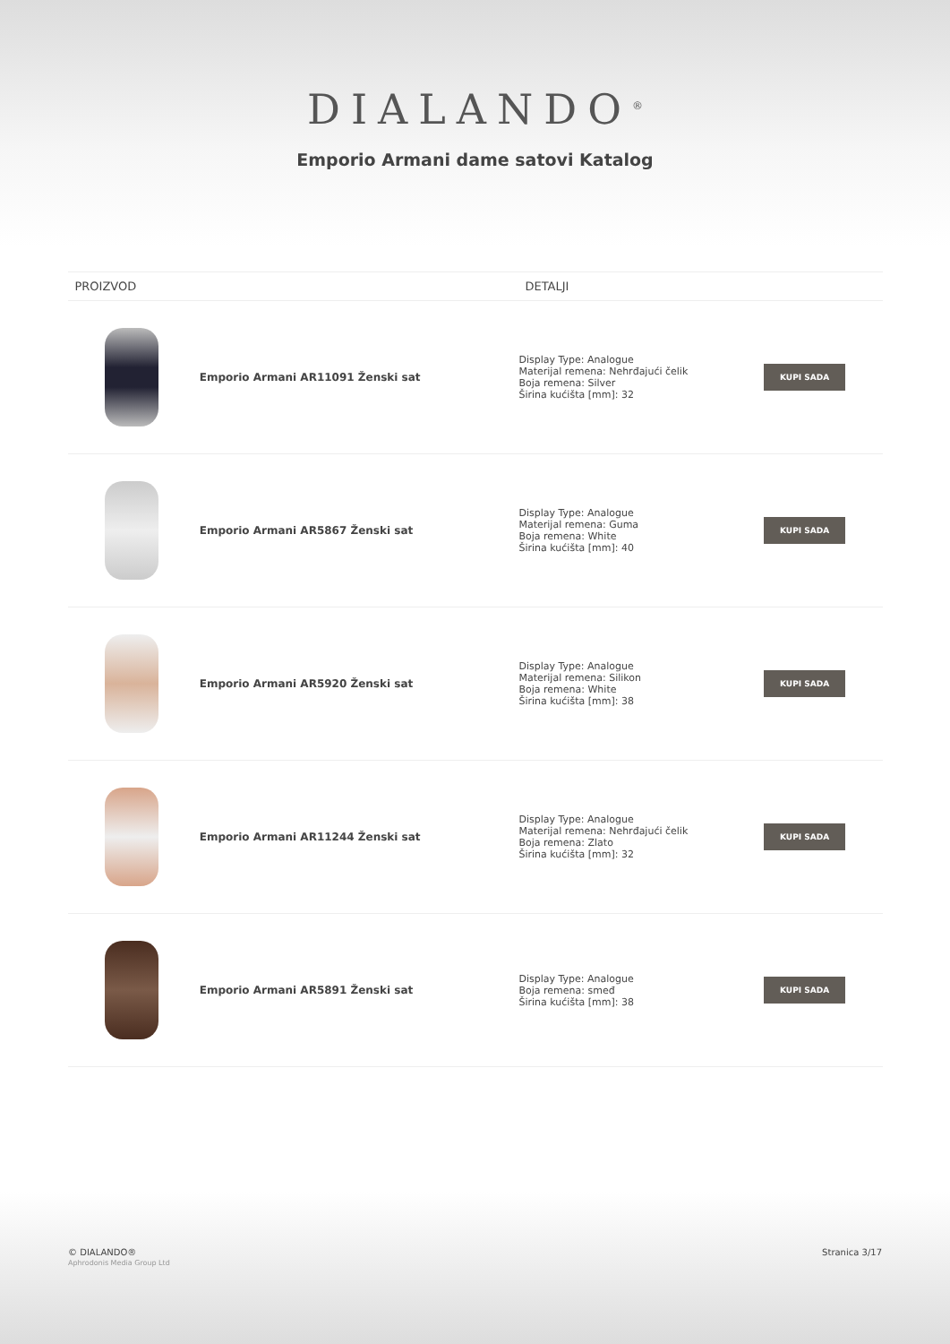DIALANDO<sup>®</sup>
Emporio Armani dame satovi Katalog
| PROIZVOD | | DETALJI | |
| --- | --- | --- | --- |
| | Emporio Armani AR11091 Ženski sat | Display Type: Analogue Materijal remena: Nehrđajući čelik Boja remena: Silver Širina kućišta [mm]: 32 | KUPI SADA |
| | Emporio Armani AR5867 Ženski sat | Display Type: Analogue Materijal remena: Guma Boja remena: White Širina kućišta [mm]: 40 | KUPI SADA |
| | Emporio Armani AR5920 Ženski sat | Display Type: Analogue Materijal remena: Silikon Boja remena: White Širina kućišta [mm]: 38 | KUPI SADA |
| | Emporio Armani AR11244 Ženski sat | Display Type: Analogue Materijal remena: Nehrđajući čelik Boja remena: Zlato Širina kućišta [mm]: 32 | KUPI SADA |
| | Emporio Armani AR5891 Ženski sat | Display Type: Analogue Boja remena: smeđ Širina kućišta [mm]: 38 | KUPI SADA |
© DIALANDO®
Aphrodonis Media Group Ltd
Stranica 3/17